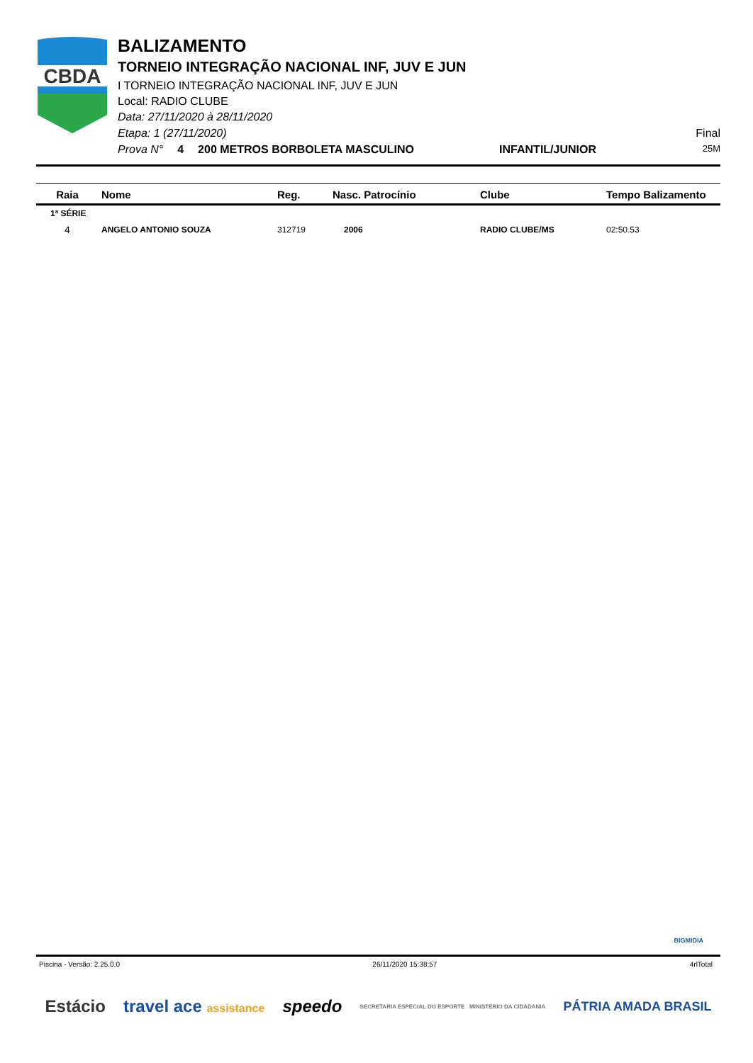CBDA
BALIZAMENTO
TORNEIO INTEGRAÇÃO NACIONAL INF, JUV E JUN
I TORNEIO INTEGRAÇÃO NACIONAL INF, JUV E JUN
Local: RADIO CLUBE
Data: 27/11/2020 à 28/11/2020
Etapa: 1 (27/11/2020) Final
Prova N° 4 200 METROS BORBOLETA MASCULINO INFANTIL/JUNIOR 25M
| Raia | Nome | Reg. | Nasc. Patrocínio | Clube | Tempo Balizamento |
| --- | --- | --- | --- | --- | --- |
| 1ª SÉRIE | | | | | |
| 4 | ANGELO ANTONIO SOUZA | 312719 | 2006 | RADIO CLUBE/MS | 02:50.53 |
BIGMIDIA
Piscina - Versão: 2.25.0.0 26/11/2020 15:38:57 4rlTotal
Estácio travel ace assistance speedo SECRETARIA ESPECIAL DO ESPORTE MINISTÉRIO DA CIDADANIA PÁTRIA AMADA BRASIL